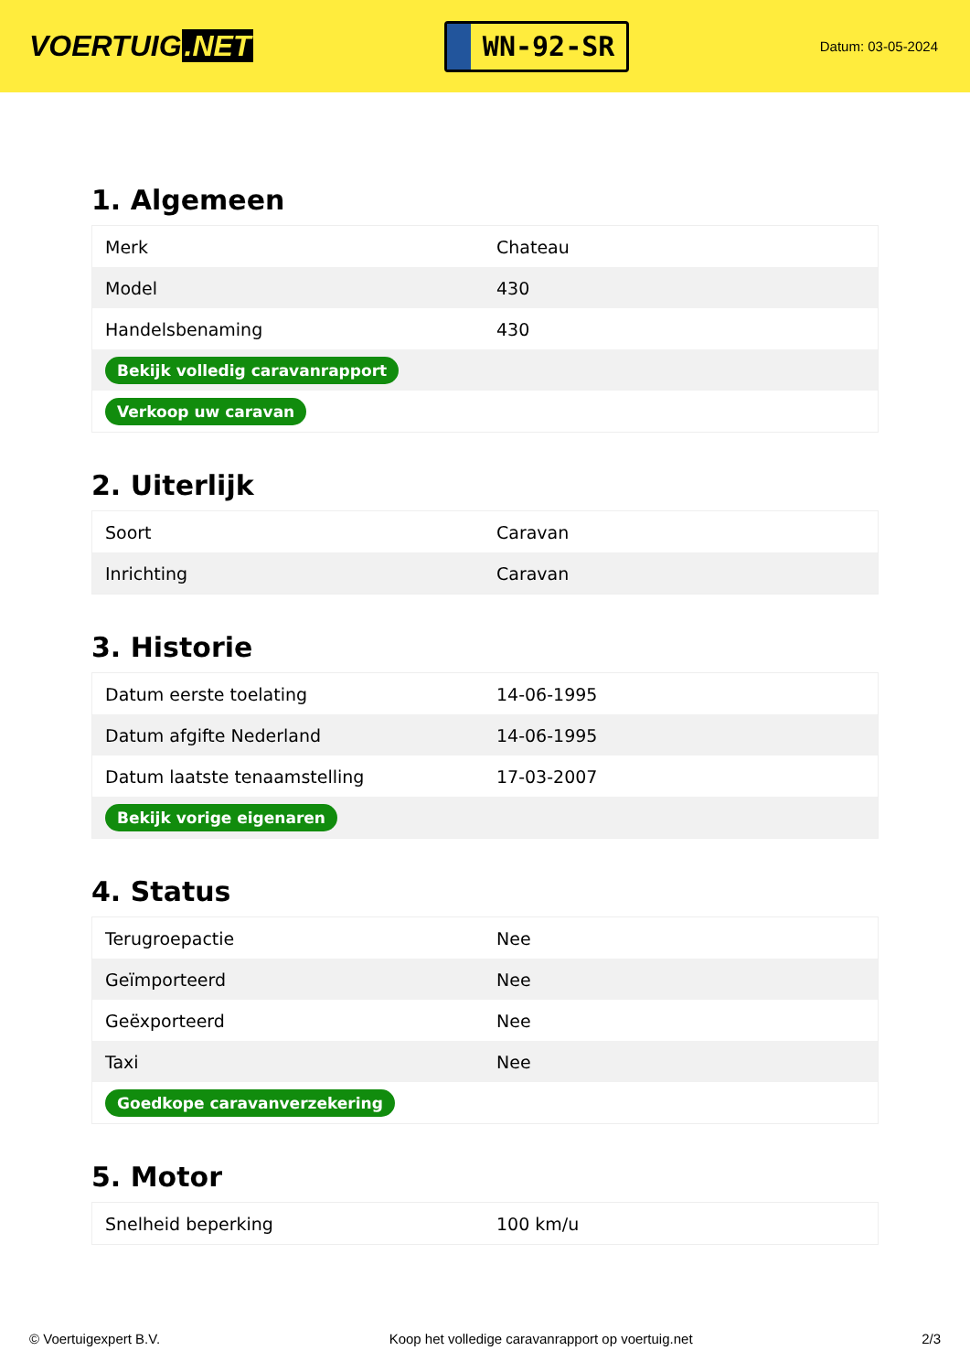VOERTUIG.NET
WN-92-SR
Datum: 03-05-2024
1. Algemeen
| Merk | Chateau |
| Model | 430 |
| Handelsbenaming | 430 |
| Bekijk volledig caravanrapport | |
| Verkoop uw caravan | |
2. Uiterlijk
| Soort | Caravan |
| Inrichting | Caravan |
3. Historie
| Datum eerste toelating | 14-06-1995 |
| Datum afgifte Nederland | 14-06-1995 |
| Datum laatste tenaamstelling | 17-03-2007 |
| Bekijk vorige eigenaren | |
4. Status
| Terugroepactie | Nee |
| Geïmporteerd | Nee |
| Geëxporteerd | Nee |
| Taxi | Nee |
| Goedkope caravanverzekering | |
5. Motor
| Snelheid beperking | 100 km/u |
© Voertuigexpert B.V. Koop het volledige caravanrapport op voertuig.net 2/3